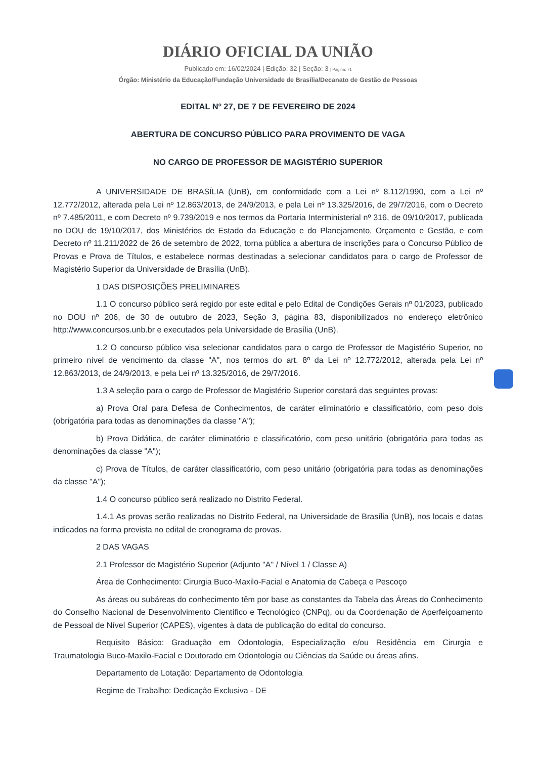DIÁRIO OFICIAL DA UNIÃO
Publicado em: 16/02/2024 | Edição: 32 | Seção: 3 | Página: 71
Órgão: Ministério da Educação/Fundação Universidade de Brasília/Decanato de Gestão de Pessoas
EDITAL Nº 27, DE 7 DE FEVEREIRO DE 2024
ABERTURA DE CONCURSO PÚBLICO PARA PROVIMENTO DE VAGA
NO CARGO DE PROFESSOR DE MAGISTÉRIO SUPERIOR
A UNIVERSIDADE DE BRASÍLIA (UnB), em conformidade com a Lei nº 8.112/1990, com a Lei nº 12.772/2012, alterada pela Lei nº 12.863/2013, de 24/9/2013, e pela Lei nº 13.325/2016, de 29/7/2016, com o Decreto nº 7.485/2011, e com Decreto nº 9.739/2019 e nos termos da Portaria Interministerial nº 316, de 09/10/2017, publicada no DOU de 19/10/2017, dos Ministérios de Estado da Educação e do Planejamento, Orçamento e Gestão, e com Decreto nº 11.211/2022 de 26 de setembro de 2022, torna pública a abertura de inscrições para o Concurso Público de Provas e Prova de Títulos, e estabelece normas destinadas a selecionar candidatos para o cargo de Professor de Magistério Superior da Universidade de Brasília (UnB).
1 DAS DISPOSIÇÕES PRELIMINARES
1.1 O concurso público será regido por este edital e pelo Edital de Condições Gerais nº 01/2023, publicado no DOU nº 206, de 30 de outubro de 2023, Seção 3, página 83, disponibilizados no endereço eletrônico http://www.concursos.unb.br e executados pela Universidade de Brasília (UnB).
1.2 O concurso público visa selecionar candidatos para o cargo de Professor de Magistério Superior, no primeiro nível de vencimento da classe "A", nos termos do art. 8º da Lei nº 12.772/2012, alterada pela Lei nº 12.863/2013, de 24/9/2013, e pela Lei nº 13.325/2016, de 29/7/2016.
1.3 A seleção para o cargo de Professor de Magistério Superior constará das seguintes provas:
a) Prova Oral para Defesa de Conhecimentos, de caráter eliminatório e classificatório, com peso dois (obrigatória para todas as denominações da classe "A");
b) Prova Didática, de caráter eliminatório e classificatório, com peso unitário (obrigatória para todas as denominações da classe "A");
c) Prova de Títulos, de caráter classificatório, com peso unitário (obrigatória para todas as denominações da classe "A");
1.4 O concurso público será realizado no Distrito Federal.
1.4.1 As provas serão realizadas no Distrito Federal, na Universidade de Brasília (UnB), nos locais e datas indicados na forma prevista no edital de cronograma de provas.
2 DAS VAGAS
2.1 Professor de Magistério Superior (Adjunto "A" / Nível 1 / Classe A)
Área de Conhecimento: Cirurgia Buco-Maxilo-Facial e Anatomia de Cabeça e Pescoço
As áreas ou subáreas do conhecimento têm por base as constantes da Tabela das Áreas do Conhecimento do Conselho Nacional de Desenvolvimento Científico e Tecnológico (CNPq), ou da Coordenação de Aperfeiçoamento de Pessoal de Nível Superior (CAPES), vigentes à data de publicação do edital do concurso.
Requisito Básico: Graduação em Odontologia, Especialização e/ou Residência em Cirurgia e Traumatologia Buco-Maxilo-Facial e Doutorado em Odontologia ou Ciências da Saúde ou áreas afins.
Departamento de Lotação: Departamento de Odontologia
Regime de Trabalho: Dedicação Exclusiva - DE